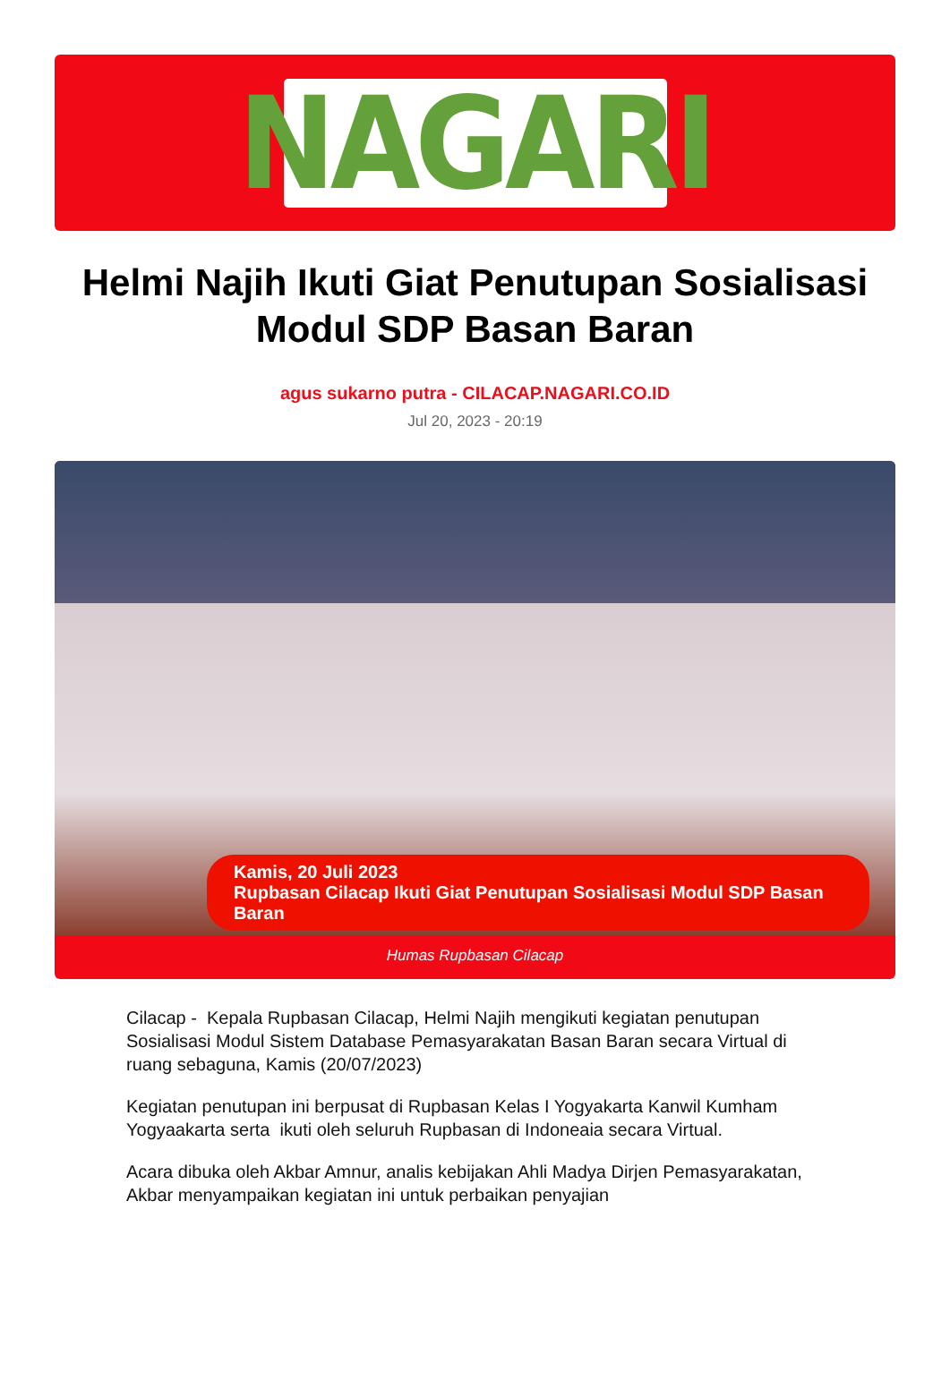NAGARI
Helmi Najih Ikuti Giat Penutupan Sosialisasi Modul SDP Basan Baran
agus sukarno putra - CILACAP.NAGARI.CO.ID
Jul 20, 2023 - 20:19
Kamis, 20 Juli 2023
Rupbasan Cilacap Ikuti Giat Penutupan Sosialisasi Modul SDP Basan Baran
Humas Rupbasan Cilacap
Cilacap - Kepala Rupbasan Cilacap, Helmi Najih mengikuti kegiatan penutupan Sosialisasi Modul Sistem Database Pemasyarakatan Basan Baran secara Virtual di ruang sebaguna, Kamis (20/07/2023)
Kegiatan penutupan ini berpusat di Rupbasan Kelas I Yogyakarta Kanwil Kumham Yogyaakarta serta ikuti oleh seluruh Rupbasan di Indoneaia secara Virtual.
Acara dibuka oleh Akbar Amnur, analis kebijakan Ahli Madya Dirjen Pemasyarakatan, Akbar menyampaikan kegiatan ini untuk perbaikan penyajian